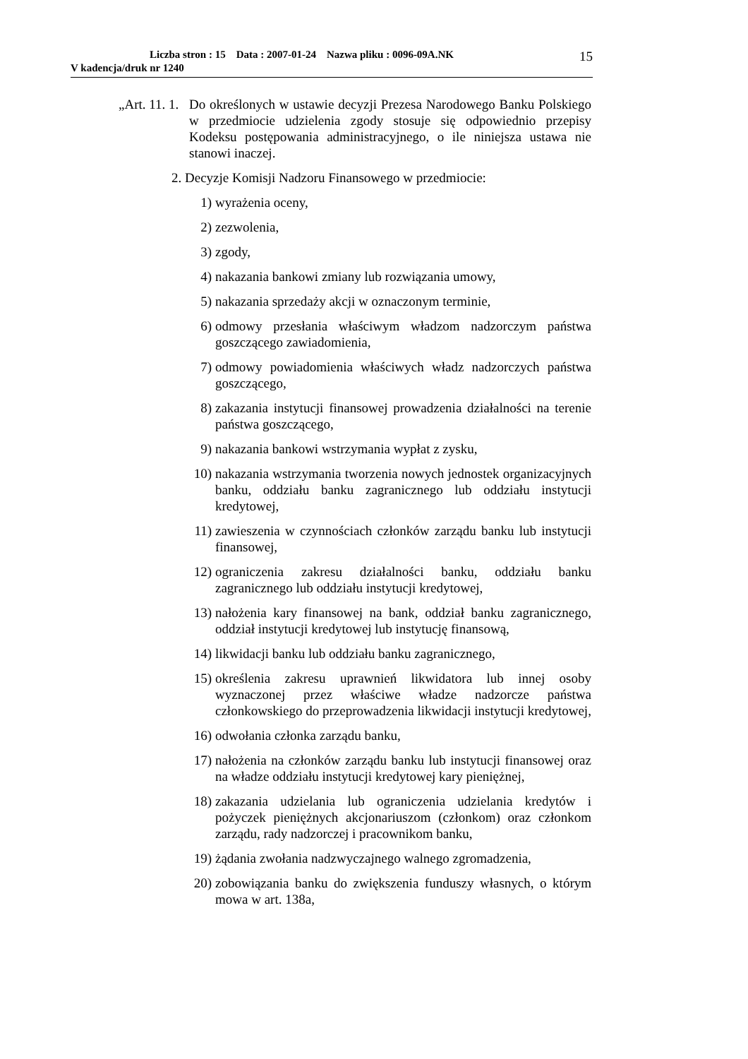Liczba stron : 15 Data : 2007-01-24 Nazwa pliku : 0096-09A.NK
V kadencja/druk nr 1240
15
„Art. 11. 1. Do określonych w ustawie decyzji Prezesa Narodowego Banku Polskiego w przedmiocie udzielenia zgody stosuje się odpowiednio przepisy Kodeksu postępowania administracyjnego, o ile niniejsza ustawa nie stanowi inaczej.
2. Decyzje Komisji Nadzoru Finansowego w przedmiocie:
1) wyrażenia oceny,
2) zezwolenia,
3) zgody,
4) nakazania bankowi zmiany lub rozwiązania umowy,
5) nakazania sprzedaży akcji w oznaczonym terminie,
6) odmowy przesłania właściwym władzom nadzorczym państwa goszczącego zawiadomienia,
7) odmowy powiadomienia właściwych władz nadzorczych państwa goszczącego,
8) zakazania instytucji finansowej prowadzenia działalności na terenie państwa goszczącego,
9) nakazania bankowi wstrzymania wypłat z zysku,
10) nakazania wstrzymania tworzenia nowych jednostek organizacyjnych banku, oddziału banku zagranicznego lub oddziału instytucji kredytowej,
11) zawieszenia w czynnościach członków zarządu banku lub instytucji finansowej,
12) ograniczenia zakresu działalności banku, oddziału banku zagranicznego lub oddziału instytucji kredytowej,
13) nałożenia kary finansowej na bank, oddział banku zagranicznego, oddział instytucji kredytowej lub instytucję finansową,
14) likwidacji banku lub oddziału banku zagranicznego,
15) określenia zakresu uprawnień likwidatora lub innej osoby wyznaczonej przez właściwe władze nadzorcze państwa członkowskiego do przeprowadzenia likwidacji instytucji kredytowej,
16) odwołania członka zarządu banku,
17) nałożenia na członków zarządu banku lub instytucji finansowej oraz na władze oddziału instytucji kredytowej kary pieniężnej,
18) zakazania udzielania lub ograniczenia udzielania kredytów i pożyczek pieniężnych akcjonariuszom (członkom) oraz członkom zarządu, rady nadzorczej i pracownikom banku,
19) żądania zwołania nadzwyczajnego walnego zgromadzenia,
20) zobowiązania banku do zwiększenia funduszy własnych, o którym mowa w art. 138a,